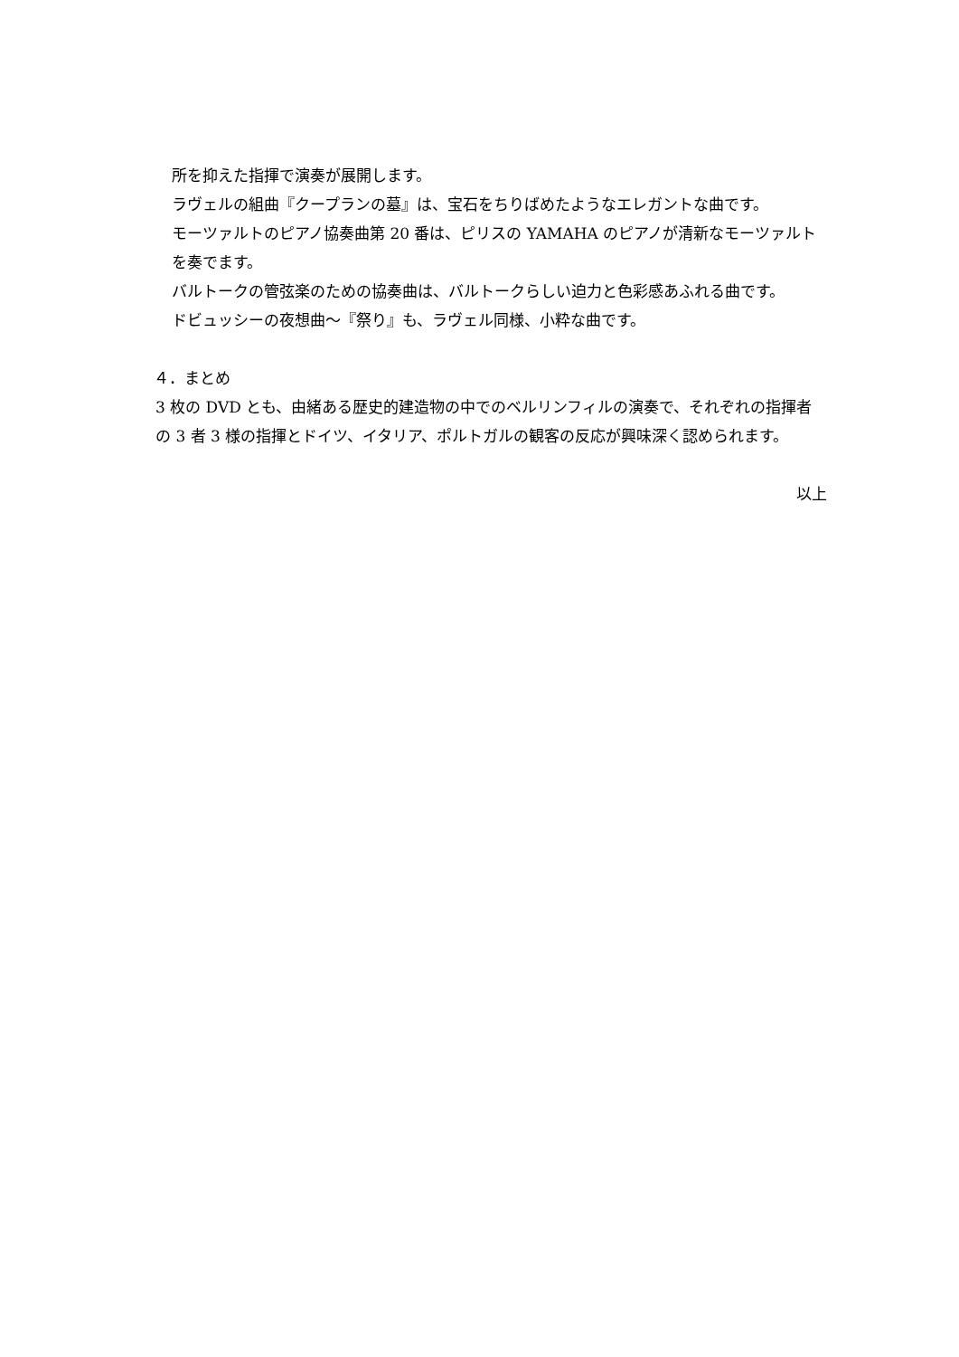所を抑えた指揮で演奏が展開します。
ラヴェルの組曲『クープランの墓』は、宝石をちりばめたようなエレガントな曲です。
モーツァルトのピアノ協奏曲第 20 番は、ピリスの YAMAHA のピアノが清新なモーツァルトを奏でます。
バルトークの管弦楽のための協奏曲は、バルトークらしい迫力と色彩感あふれる曲です。
ドビュッシーの夜想曲～『祭り』も、ラヴェル同様、小粋な曲です。
４．まとめ
3 枚の DVD とも、由緒ある歴史的建造物の中でのベルリンフィルの演奏で、それぞれの指揮者の 3 者 3 様の指揮とドイツ、イタリア、ポルトガルの観客の反応が興味深く認められます。
以上